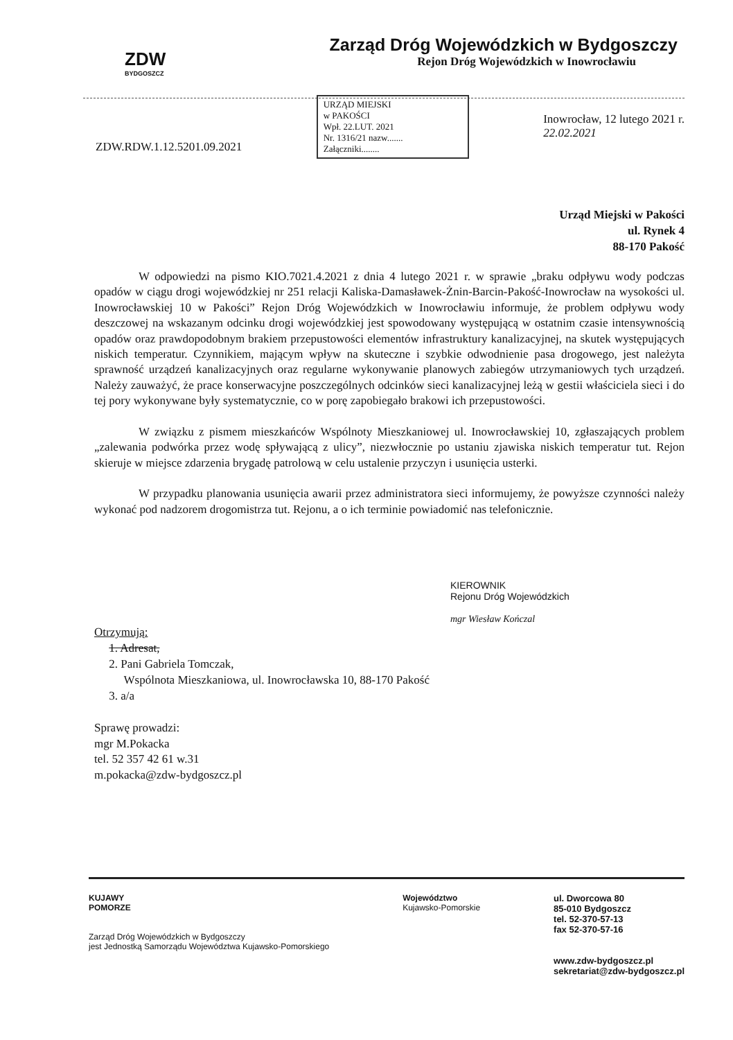ZDW
BYDGOSZCZ
Zarząd Dróg Wojewódzkich w Bydgoszczy
Rejon Dróg Wojewódzkich w Inowrocławiu
ZDW.RDW.1.12.5201.09.2021
URZĄD MIEJSKI
w PAKOŚCI
Wpł. 22.LUT. 2021
Nr. 1316/21 nazw.......
Załączniki........
Inowrocław, 12 lutego 2021 r.
22.02.2021
Urząd Miejski w Pakości
ul. Rynek 4
88-170 Pakość
W odpowiedzi na pismo KIO.7021.4.2021 z dnia 4 lutego 2021 r. w sprawie „braku odpływu wody podczas opadów w ciągu drogi wojewódzkiej nr 251 relacji Kaliska-Damasławek-Żnin-Barcin-Pakość-Inowrocław na wysokości ul. Inowrocławskiej 10 w Pakości” Rejon Dróg Wojewódzkich w Inowrocławiu informuje, że problem odpływu wody deszczowej na wskazanym odcinku drogi wojewódzkiej jest spowodowany występującą w ostatnim czasie intensywnością opadów oraz prawdopodobnym brakiem przepustowości elementów infrastruktury kanalizacyjnej, na skutek występujących niskich temperatur. Czynnikiem, mającym wpływ na skuteczne i szybkie odwodnienie pasa drogowego, jest należyta sprawność urządzeń kanalizacyjnych oraz regularne wykonywanie planowych zabiegów utrzymaniowych tych urządzeń. Należy zauważyć, że prace konserwacyjne poszczególnych odcinków sieci kanalizacyjnej leżą w gestii właściciela sieci i do tej pory wykonywane były systematycznie, co w porę zapobiegało brakowi ich przepustowości.
W związku z pismem mieszkańców Wspólnoty Mieszkaniowej ul. Inowrocławskiej 10, zgłaszających problem „zalewania podwórka przez wodę spływającą z ulicy”, niezwłocznie po ustaniu zjawiska niskich temperatur tut. Rejon skieruje w miejsce zdarzenia brygadę patrolową w celu ustalenie przyczyn i usunięcia usterki.
W przypadku planowania usunięcia awarii przez administratora sieci informujemy, że powyższe czynności należy wykonać pod nadzorem drogomistrza tut. Rejonu, a o ich terminie powiadomić nas telefonicznie.
KIEROWNIK
Rejonu Dróg Wojewódzkich
mgr Wiesław Kończal
Otrzymują:
1. Adresat,
2. Pani Gabriela Tomczak,
Wspólnota Mieszkaniowa, ul. Inowrocławska 10, 88-170 Pakość
3. a/a
Sprawę prowadzi:
mgr M.Pokacka
tel. 52 357 42 61 w.31
m.pokacka@zdw-bydgoszcz.pl
KUJAWY
POMORZE
Zarząd Dróg Wojewódzkich w Bydgoszczy
jest Jednostką Samorządu Województwa Kujawsko-Pomorskiego
Województwo
Kujawsko-Pomorskie
ul. Dworcowa 80
85-010 Bydgoszcz
tel. 52-370-57-13
fax 52-370-57-16
www.zdw-bydgoszcz.pl
sekretariat@zdw-bydgoszcz.pl